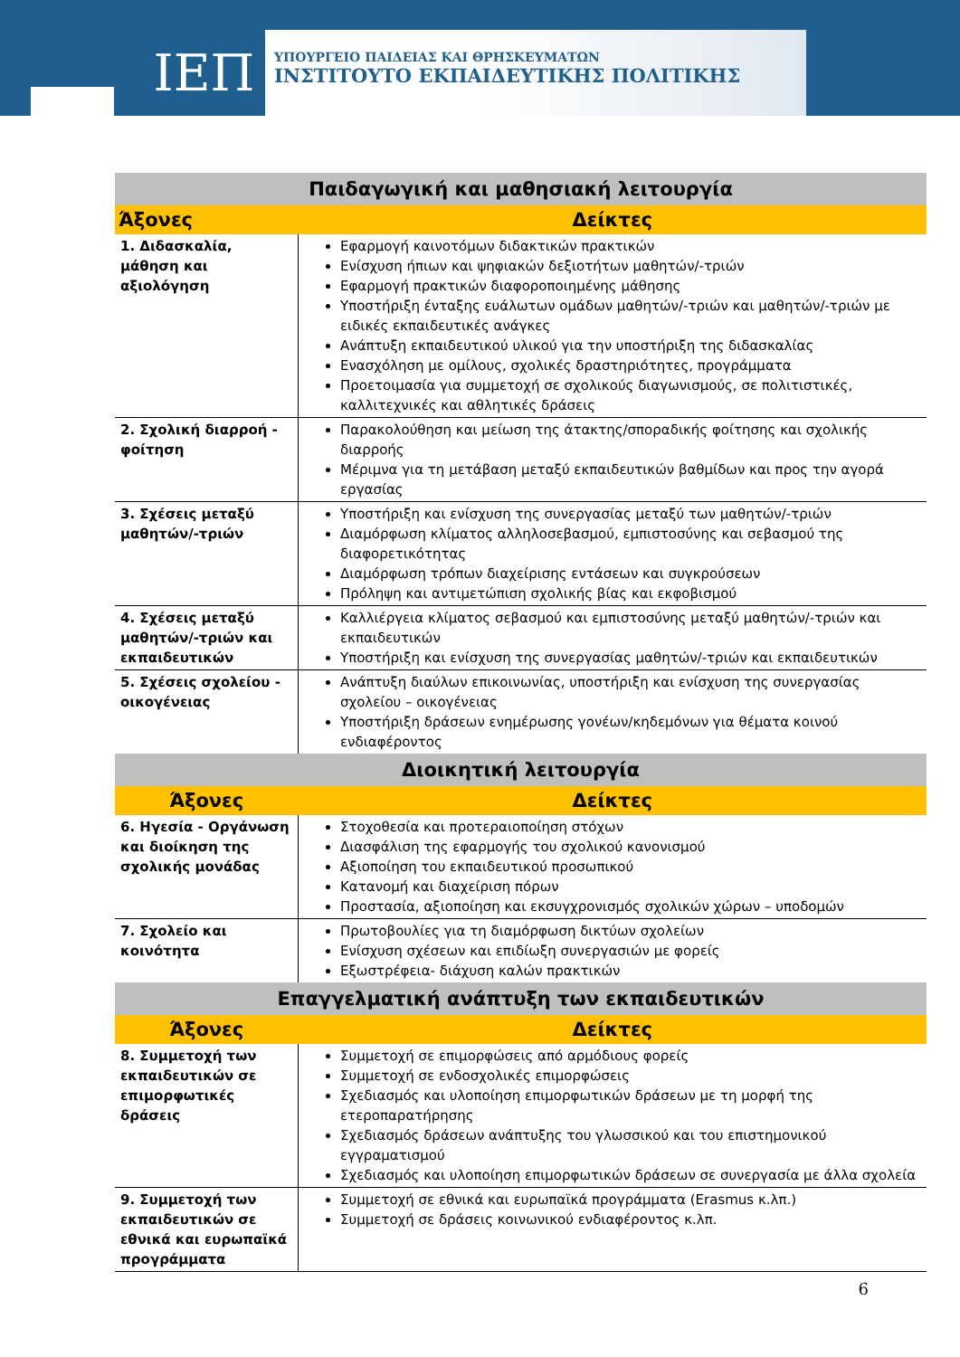ΙΕΠ
ΥΠΟΥΡΓΕΙΟ ΠΑΙΔΕΙΑΣ ΚΑΙ ΘΡΗΣΚΕΥΜΑΤΩΝ
ΙΝΣΤΙΤΟΥΤΟ ΕΚΠΑΙΔΕΥΤΙΚΗΣ ΠΟΛΙΤΙΚΗΣ
| Παιδαγωγική και μαθησιακή λειτουργία | |
| --- | --- |
| Άξονες | Δείκτες |
| 1. Διδασκαλία, μάθηση και αξιολόγηση | Εφαρμογή καινοτόμων διδακτικών πρακτικών Ενίσχυση ήπιων και ψηφιακών δεξιοτήτων μαθητών/-τριών Εφαρμογή πρακτικών διαφοροποιημένης μάθησης Υποστήριξη ένταξης ευάλωτων ομάδων μαθητών/-τριών και μαθητών/-τριών με ειδικές εκπαιδευτικές ανάγκες Ανάπτυξη εκπαιδευτικού υλικού για την υποστήριξη της διδασκαλίας Ενασχόληση με ομίλους, σχολικές δραστηριότητες, προγράμματα Προετοιμασία για συμμετοχή σε σχολικούς διαγωνισμούς, σε πολιτιστικές, καλλιτεχνικές και αθλητικές δράσεις |
| 2. Σχολική διαρροή - φοίτηση | Παρακολούθηση και μείωση της άτακτης/σποραδικής φοίτησης και σχολικής διαρροής Μέριμνα για τη μετάβαση μεταξύ εκπαιδευτικών βαθμίδων και προς την αγορά εργασίας |
| 3. Σχέσεις μεταξύ μαθητών/-τριών | Υποστήριξη και ενίσχυση της συνεργασίας μεταξύ των μαθητών/-τριών Διαμόρφωση κλίματος αλληλοσεβασμού, εμπιστοσύνης και σεβασμού της διαφορετικότητας Διαμόρφωση τρόπων διαχείρισης εντάσεων και συγκρούσεων Πρόληψη και αντιμετώπιση σχολικής βίας και εκφοβισμού |
| 4. Σχέσεις μεταξύ μαθητών/-τριών και εκπαιδευτικών | Καλλιέργεια κλίματος σεβασμού και εμπιστοσύνης μεταξύ μαθητών/-τριών και εκπαιδευτικών Υποστήριξη και ενίσχυση της συνεργασίας μαθητών/-τριών και εκπαιδευτικών |
| 5. Σχέσεις σχολείου - οικογένειας | Ανάπτυξη διαύλων επικοινωνίας, υποστήριξη και ενίσχυση της συνεργασίας σχολείου – οικογένειας Υποστήριξη δράσεων ενημέρωσης γονέων/κηδεμόνων για θέματα κοινού ενδιαφέροντος |
| Διοικητική λειτουργία | |
| Άξονες | Δείκτες |
| 6. Ηγεσία - Οργάνωση και διοίκηση της σχολικής μονάδας | Στοχοθεσία και προτεραιοποίηση στόχων Διασφάλιση της εφαρμογής του σχολικού κανονισμού Αξιοποίηση του εκπαιδευτικού προσωπικού Κατανομή και διαχείριση πόρων Προστασία, αξιοποίηση και εκσυγχρονισμός σχολικών χώρων – υποδομών |
| 7. Σχολείο και κοινότητα | Πρωτοβουλίες για τη διαμόρφωση δικτύων σχολείων Ενίσχυση σχέσεων και επιδίωξη συνεργασιών με φορείς Εξωστρέφεια- διάχυση καλών πρακτικών |
| Επαγγελματική ανάπτυξη των εκπαιδευτικών | |
| Άξονες | Δείκτες |
| 8. Συμμετοχή των εκπαιδευτικών σε επιμορφωτικές δράσεις | Συμμετοχή σε επιμορφώσεις από αρμόδιους φορείς Συμμετοχή σε ενδοσχολικές επιμορφώσεις Σχεδιασμός και υλοποίηση επιμορφωτικών δράσεων με τη μορφή της ετεροπαρατήρησης Σχεδιασμός δράσεων ανάπτυξης του γλωσσικού και του επιστημονικού εγγραματισμού Σχεδιασμός και υλοποίηση επιμορφωτικών δράσεων σε συνεργασία με άλλα σχολεία |
| 9. Συμμετοχή των εκπαιδευτικών σε εθνικά και ευρωπαϊκά προγράμματα | Συμμετοχή σε εθνικά και ευρωπαϊκά προγράμματα (Erasmus κ.λπ.) Συμμετοχή σε δράσεις κοινωνικού ενδιαφέροντος κ.λπ. |
6